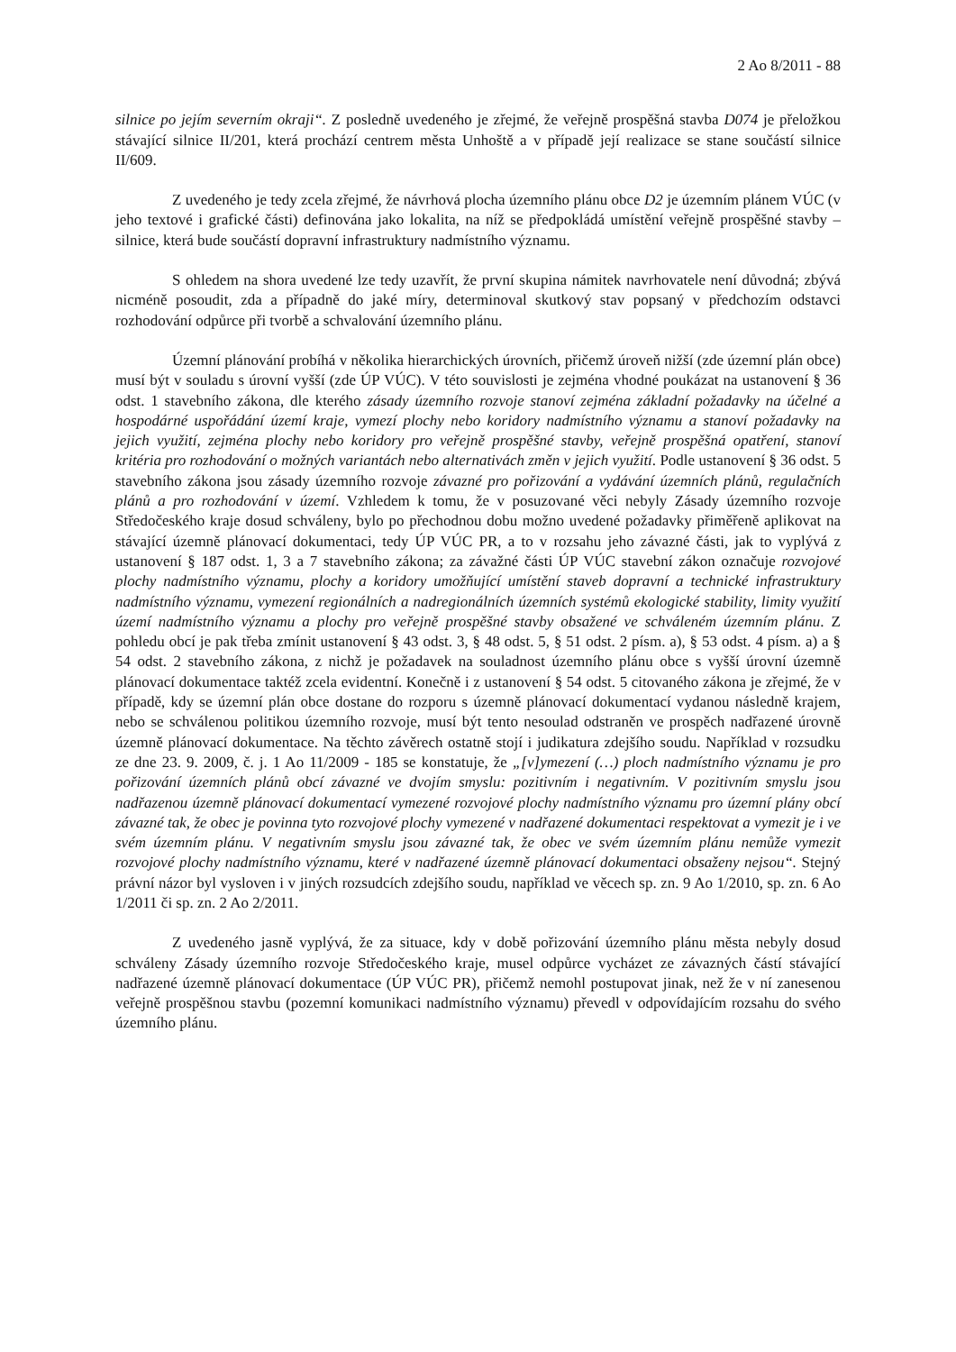2 Ao 8/2011 - 88
silnice po jejím severním okraji“. Z posledně uvedeného je zřejmé, že veřejně prospěšná stavba D074 je přeložkou stávající silnice II/201, která prochází centrem města Unhoště a v případě její realizace se stane součástí silnice II/609.
Z uvedeného je tedy zcela zřejmé, že návrhová plocha územního plánu obce D2 je územním plánem VÚC (v jeho textové i grafické části) definována jako lokalita, na níž se předpokládá umístění veřejně prospěšné stavby – silnice, která bude součástí dopravní infrastruktury nadmístního významu.
S ohledem na shora uvedené lze tedy uzavřít, že první skupina námitek navrhovatele není důvodná; zbývá nicméně posoudit, zda a případně do jaké míry, determinoval skutkový stav popsaný v předchozím odstavci rozhodování odpůrce při tvorbě a schvalování územního plánu.
Územní plánování probíhá v několika hierarchických úrovních, přičemž úroveň nižší (zde územní plán obce) musí být v souladu s úrovní vyšší (zde ÚP VÚC). V této souvislosti je zejména vhodné poukázat na ustanovení § 36 odst. 1 stavebního zákona, dle kterého zásady územního rozvoje stanoví zejména základní požadavky na účelné a hospodárné uspořádání území kraje, vymezí plochy nebo koridory nadmístního významu a stanoví požadavky na jejich využití, zejména plochy nebo koridory pro veřejně prospěšné stavby, veřejně prospěšná opatření, stanoví kritéria pro rozhodování o možných variantách nebo alternativách změn v jejich využití. Podle ustanovení § 36 odst. 5 stavebního zákona jsou zásady územního rozvoje závazné pro pořizování a vydávání územních plánů, regulačních plánů a pro rozhodování v území. Vzhledem k tomu, že v posuzované věci nebyly Zásady územního rozvoje Středočeského kraje dosud schváleny, bylo po přechodnou dobu možno uvedené požadavky přiměřeně aplikovat na stávající územně plánovací dokumentaci, tedy ÚP VÚC PR, a to v rozsahu jeho závazné části, jak to vyplývá z ustanovení § 187 odst. 1, 3 a 7 stavebního zákona; za závažné části ÚP VÚC stavební zákon označuje rozvojové plochy nadmístního významu, plochy a koridory umožňující umístění staveb dopravní a technické infrastruktury nadmístního významu, vymezení regionálních a nadregionálních územních systémů ekologické stability, limity využití území nadmístního významu a plochy pro veřejně prospěšné stavby obsažené ve schváleném územním plánu. Z pohledu obcí je pak třeba zmínit ustanovení § 43 odst. 3, § 48 odst. 5, § 51 odst. 2 písm. a), § 53 odst. 4 písm. a) a § 54 odst. 2 stavebního zákona, z nichž je požadavek na souladnost územního plánu obce s vyšší úrovní územně plánovací dokumentace taktéž zcela evidentní. Konečně i z ustanovení § 54 odst. 5 citovaného zákona je zřejmé, že v případě, kdy se územní plán obce dostane do rozporu s územně plánovací dokumentací vydanou následně krajem, nebo se schválenou politikou územního rozvoje, musí být tento nesoulad odstraněn ve prospěch nadřazené úrovně územně plánovací dokumentace. Na těchto závěrech ostatně stojí i judikatura zdejšího soudu. Například v rozsudku ze dne 23. 9. 2009, č. j. 1 Ao 11/2009 - 185 se konstatuje, že „[v]ymezení (…) ploch nadmístního významu je pro pořizování územních plánů obcí závazné ve dvojím smyslu: pozitivním i negativním. V pozitivním smyslu jsou nadřazenou územně plánovací dokumentací vymezené rozvojové plochy nadmístního významu pro územní plány obcí závazné tak, že obec je povinna tyto rozvojové plochy vymezené v nadřazené dokumentaci respektovat a vymezit je i ve svém územním plánu. V negativním smyslu jsou závazné tak, že obec ve svém územním plánu nemůže vymezit rozvojové plochy nadmístního významu, které v nadřazené územně plánovací dokumentaci obsaženy nejsou“. Stejný právní názor byl vysloven i v jiných rozsudcích zdejšího soudu, například ve věcech sp. zn. 9 Ao 1/2010, sp. zn. 6 Ao 1/2011 či sp. zn. 2 Ao 2/2011.
Z uvedeného jasně vyplývá, že za situace, kdy v době pořizování územního plánu města nebyly dosud schváleny Zásady územního rozvoje Středočeského kraje, musel odpůrce vycházet ze závazných částí stávající nadřazené územně plánovací dokumentace (ÚP VÚC PR), přičemž nemohl postupovat jinak, než že v ní zanesenou veřejně prospěšnou stavbu (pozemní komunikaci nadmístního významu) převedl v odpovídajícím rozsahu do svého územního plánu.